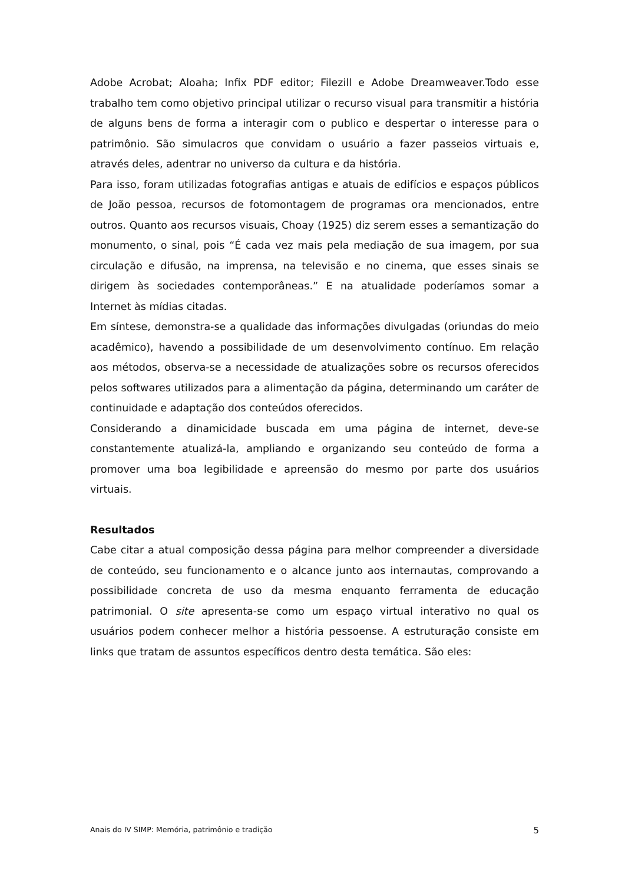Adobe Acrobat; Aloaha; Infix PDF editor; Filezill e Adobe Dreamweaver.Todo esse trabalho tem como objetivo principal utilizar o recurso visual para transmitir a história de alguns bens de forma a interagir com o publico e despertar o interesse para o patrimônio. São simulacros que convidam o usuário a fazer passeios virtuais e, através deles, adentrar no universo da cultura e da história.
Para isso, foram utilizadas fotografias antigas e atuais de edifícios e espaços públicos de João pessoa, recursos de fotomontagem de programas ora mencionados, entre outros. Quanto aos recursos visuais, Choay (1925) diz serem esses a semantização do monumento, o sinal, pois “É cada vez mais pela mediação de sua imagem, por sua circulação e difusão, na imprensa, na televisão e no cinema, que esses sinais se dirigem às sociedades contemporâneas.” E na atualidade poderíamos somar a Internet às mídias citadas.
Em síntese, demonstra-se a qualidade das informações divulgadas (oriundas do meio acadêmico), havendo a possibilidade de um desenvolvimento contínuo. Em relação aos métodos, observa-se a necessidade de atualizações sobre os recursos oferecidos pelos softwares utilizados para a alimentação da página, determinando um caráter de continuidade e adaptação dos conteúdos oferecidos.
Considerando a dinamicidade buscada em uma página de internet, deve-se constantemente atualizá-la, ampliando e organizando seu conteúdo de forma a promover uma boa legibilidade e apreensão do mesmo por parte dos usuários virtuais.
Resultados
Cabe citar a atual composição dessa página para melhor compreender a diversidade de conteúdo, seu funcionamento e o alcance junto aos internautas, comprovando a possibilidade concreta de uso da mesma enquanto ferramenta de educação patrimonial. O site apresenta-se como um espaço virtual interativo no qual os usuários podem conhecer melhor a história pessoense. A estruturação consiste em links que tratam de assuntos específicos dentro desta temática. São eles:
Anais do IV SIMP: Memória, patrimônio e tradição 5